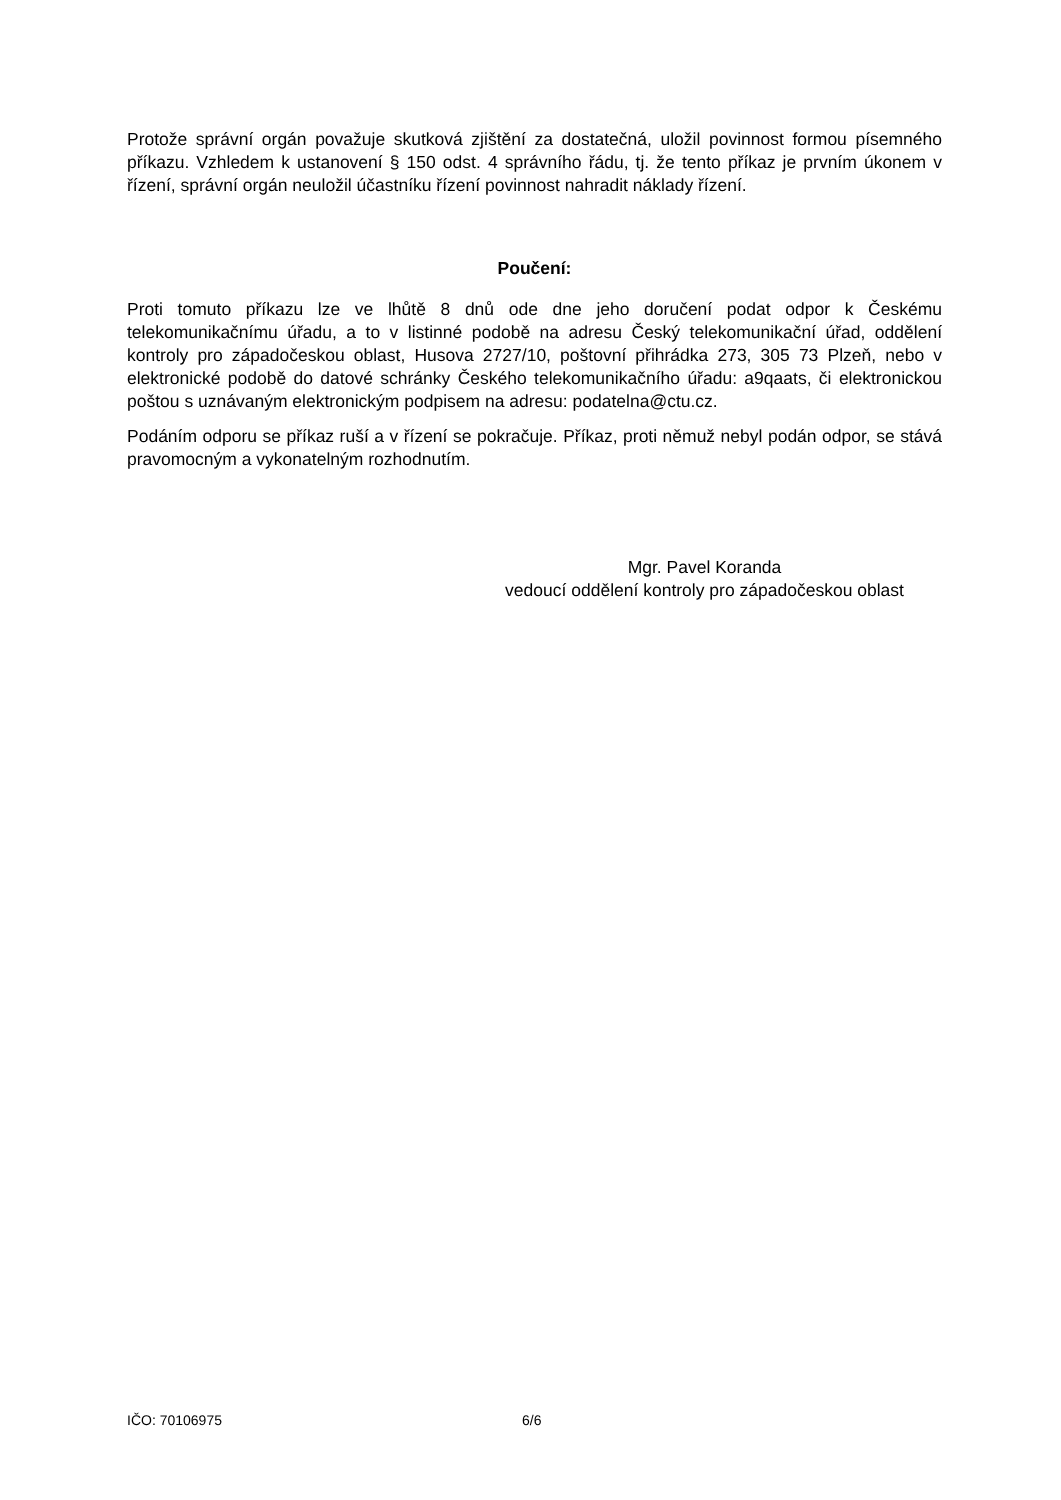Protože správní orgán považuje skutková zjištění za dostatečná, uložil povinnost formou písemného příkazu. Vzhledem k ustanovení § 150 odst. 4 správního řádu, tj. že tento příkaz je prvním úkonem v řízení, správní orgán neuložil účastníku řízení povinnost nahradit náklady řízení.
Poučení:
Proti tomuto příkazu lze ve lhůtě 8 dnů ode dne jeho doručení podat odpor k Českému telekomunikačnímu úřadu, a to v listinné podobě na adresu Český telekomunikační úřad, oddělení kontroly pro západočeskou oblast, Husova 2727/10, poštovní přihrádka 273, 305 73 Plzeň, nebo v elektronické podobě do datové schránky Českého telekomunikačního úřadu: a9qaats, či elektronickou poštou s uznávaným elektronickým podpisem na adresu: podatelna@ctu.cz.
Podáním odporu se příkaz ruší a v řízení se pokračuje. Příkaz, proti němuž nebyl podán odpor, se stává pravomocným a vykonatelným rozhodnutím.
Mgr. Pavel Koranda
vedoucí oddělení kontroly pro západočeskou oblast
IČO: 70106975 6/6